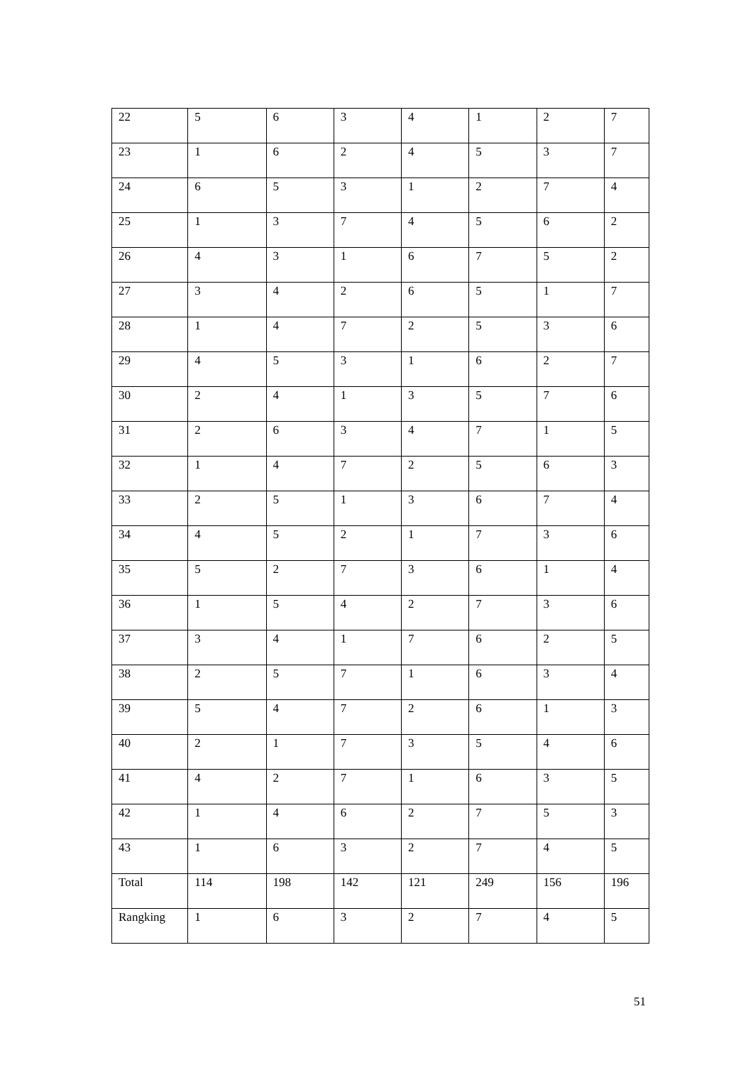| 22 | 5 | 6 | 3 | 4 | 1 | 2 | 7 |
| 23 | 1 | 6 | 2 | 4 | 5 | 3 | 7 |
| 24 | 6 | 5 | 3 | 1 | 2 | 7 | 4 |
| 25 | 1 | 3 | 7 | 4 | 5 | 6 | 2 |
| 26 | 4 | 3 | 1 | 6 | 7 | 5 | 2 |
| 27 | 3 | 4 | 2 | 6 | 5 | 1 | 7 |
| 28 | 1 | 4 | 7 | 2 | 5 | 3 | 6 |
| 29 | 4 | 5 | 3 | 1 | 6 | 2 | 7 |
| 30 | 2 | 4 | 1 | 3 | 5 | 7 | 6 |
| 31 | 2 | 6 | 3 | 4 | 7 | 1 | 5 |
| 32 | 1 | 4 | 7 | 2 | 5 | 6 | 3 |
| 33 | 2 | 5 | 1 | 3 | 6 | 7 | 4 |
| 34 | 4 | 5 | 2 | 1 | 7 | 3 | 6 |
| 35 | 5 | 2 | 7 | 3 | 6 | 1 | 4 |
| 36 | 1 | 5 | 4 | 2 | 7 | 3 | 6 |
| 37 | 3 | 4 | 1 | 7 | 6 | 2 | 5 |
| 38 | 2 | 5 | 7 | 1 | 6 | 3 | 4 |
| 39 | 5 | 4 | 7 | 2 | 6 | 1 | 3 |
| 40 | 2 | 1 | 7 | 3 | 5 | 4 | 6 |
| 41 | 4 | 2 | 7 | 1 | 6 | 3 | 5 |
| 42 | 1 | 4 | 6 | 2 | 7 | 5 | 3 |
| 43 | 1 | 6 | 3 | 2 | 7 | 4 | 5 |
| Total | 114 | 198 | 142 | 121 | 249 | 156 | 196 |
| Rangking | 1 | 6 | 3 | 2 | 7 | 4 | 5 |
51